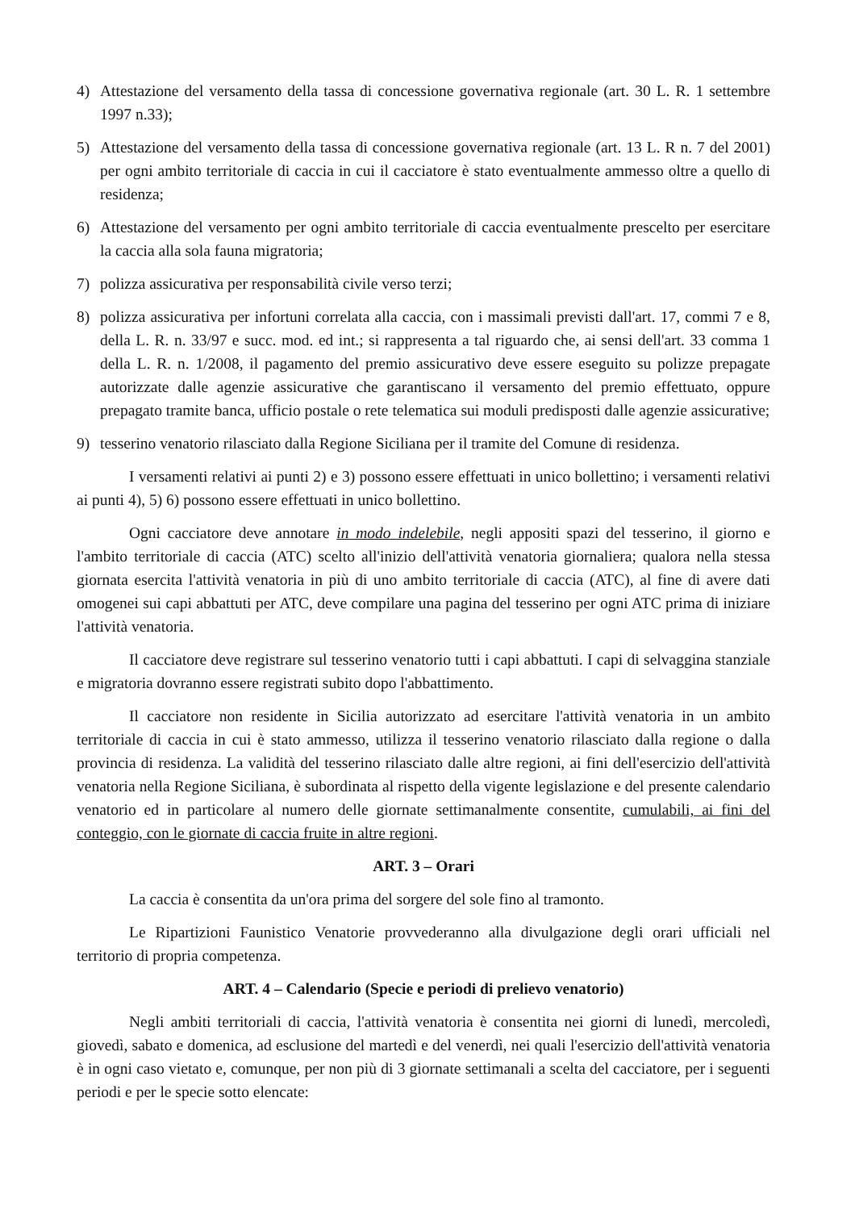4) Attestazione del versamento della tassa di concessione governativa regionale (art. 30 L. R. 1 settembre 1997 n.33);
5) Attestazione del versamento della tassa di concessione governativa regionale (art. 13 L. R n. 7 del 2001) per ogni ambito territoriale di caccia in cui il cacciatore è stato eventualmente ammesso oltre a quello di residenza;
6) Attestazione del versamento per ogni ambito territoriale di caccia eventualmente prescelto per esercitare la caccia alla sola fauna migratoria;
7) polizza assicurativa per responsabilità civile verso terzi;
8) polizza assicurativa per infortuni correlata alla caccia, con i massimali previsti dall'art. 17, commi 7 e 8, della L. R. n. 33/97 e succ. mod. ed int.; si rappresenta a tal riguardo che, ai sensi dell'art. 33 comma 1 della L. R. n. 1/2008, il pagamento del premio assicurativo deve essere eseguito su polizze prepagate autorizzate dalle agenzie assicurative che garantiscano il versamento del premio effettuato, oppure prepagato tramite banca, ufficio postale o rete telematica sui moduli predisposti dalle agenzie assicurative;
9) tesserino venatorio rilasciato dalla Regione Siciliana per il tramite del Comune di residenza.
I versamenti relativi ai punti 2) e 3) possono essere effettuati in unico bollettino; i versamenti relativi ai punti 4), 5) 6) possono essere effettuati in unico bollettino.
Ogni cacciatore deve annotare in modo indelebile, negli appositi spazi del tesserino, il giorno e l'ambito territoriale di caccia (ATC) scelto all'inizio dell'attività venatoria giornaliera; qualora nella stessa giornata esercita l'attività venatoria in più di uno ambito territoriale di caccia (ATC), al fine di avere dati omogenei sui capi abbattuti per ATC, deve compilare una pagina del tesserino per ogni ATC prima di iniziare l'attività venatoria.
Il cacciatore deve registrare sul tesserino venatorio tutti i capi abbattuti. I capi di selvaggina stanziale e migratoria dovranno essere registrati subito dopo l'abbattimento.
Il cacciatore non residente in Sicilia autorizzato ad esercitare l'attività venatoria in un ambito territoriale di caccia in cui è stato ammesso, utilizza il tesserino venatorio rilasciato dalla regione o dalla provincia di residenza. La validità del tesserino rilasciato dalle altre regioni, ai fini dell'esercizio dell'attività venatoria nella Regione Siciliana, è subordinata al rispetto della vigente legislazione e del presente calendario venatorio ed in particolare al numero delle giornate settimanalmente consentite, cumulabili, ai fini del conteggio, con le giornate di caccia fruite in altre regioni.
ART. 3 – Orari
La caccia è consentita da un'ora prima del sorgere del sole fino al tramonto.
Le Ripartizioni Faunistico Venatorie provvederanno alla divulgazione degli orari ufficiali nel territorio di propria competenza.
ART. 4 – Calendario (Specie e periodi di prelievo venatorio)
Negli ambiti territoriali di caccia, l'attività venatoria è consentita nei giorni di lunedì, mercoledì, giovedì, sabato e domenica, ad esclusione del martedì e del venerdì, nei quali l'esercizio dell'attività venatoria è in ogni caso vietato e, comunque, per non più di 3 giornate settimanali a scelta del cacciatore, per i seguenti periodi e per le specie sotto elencate: